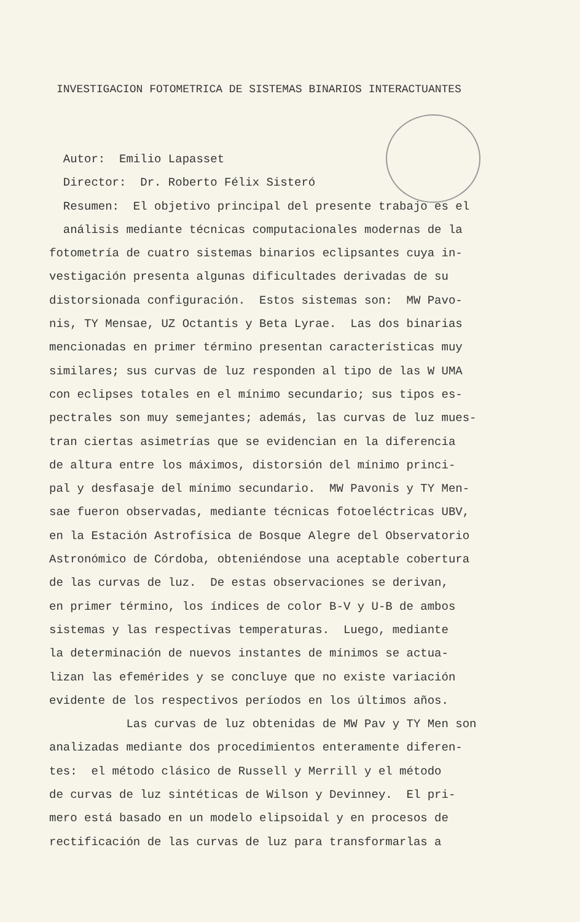INVESTIGACION FOTOMETRICA DE SISTEMAS BINARIOS INTERACTUANTES
Autor: Emilio Lapasset
Director: Dr. Roberto Félix Sisteró
Resumen: El objetivo principal del presente trabajo es el
análisis mediante técnicas computacionales modernas de la
fotometría de cuatro sistemas binarios eclipsantes cuya in-
vestigación presenta algunas dificultades derivadas de su
distorsionada configuración. Estos sistemas son: MW Pavo-
nis, TY Mensae, UZ Octantis y Beta Lyrae. Las dos binarias
mencionadas en primer término presentan características muy
similares; sus curvas de luz responden al tipo de las W UMA
con eclipses totales en el mínimo secundario; sus tipos es-
pectrales son muy semejantes; además, las curvas de luz mues-
tran ciertas asimetrías que se evidencian en la diferencia
de altura entre los máximos, distorsión del mínimo princi-
pal y desfasaje del mínimo secundario. MW Pavonis y TY Men-
sae fueron observadas, mediante técnicas fotoeléctricas UBV,
en la Estación Astrofísica de Bosque Alegre del Observatorio
Astronómico de Córdoba, obteniéndose una aceptable cobertura
de las curvas de luz. De estas observaciones se derivan,
en primer término, los índices de color B-V y U-B de ambos
sistemas y las respectivas temperaturas. Luego, mediante
la determinación de nuevos instantes de mínimos se actua-
lizan las efemérides y se concluye que no existe variación
evidente de los respectivos períodos en los últimos años.
Las curvas de luz obtenidas de MW Pav y TY Men son
analizadas mediante dos procedimientos enteramente diferen-
tes: el método clásico de Russell y Merrill y el método
de curvas de luz sintéticas de Wilson y Devinney. El pri-
mero está basado en un modelo elipsoidal y en procesos de
rectificación de las curvas de luz para transformarlas a